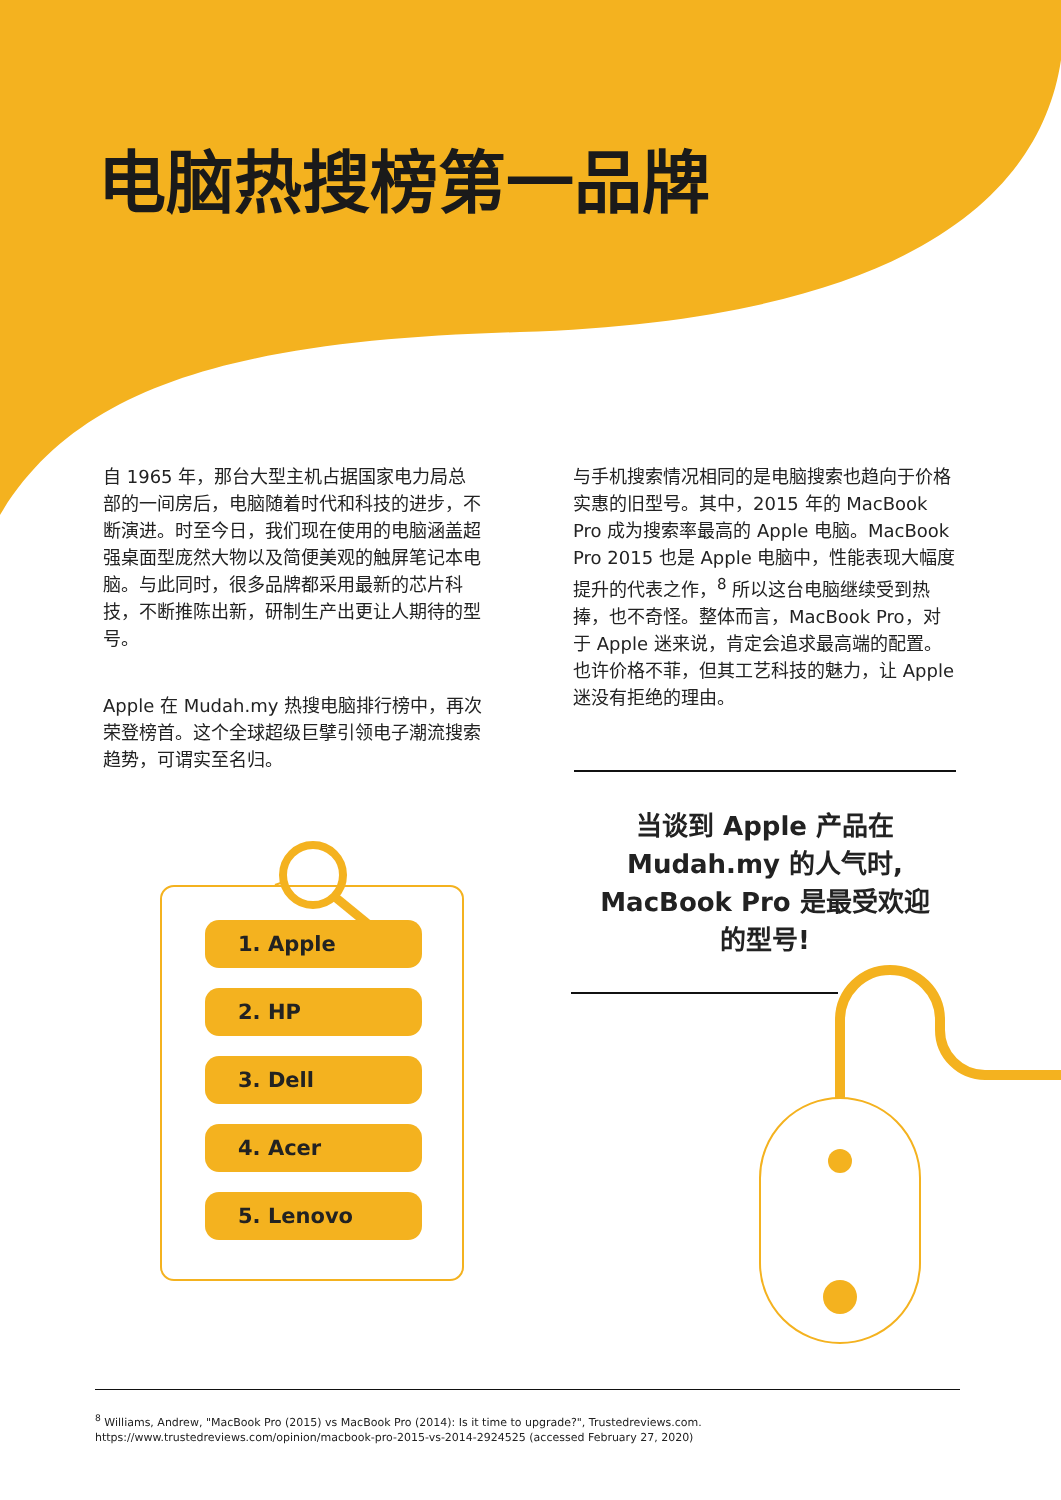电脑热搜榜第一品牌
自 1965 年，那台大型主机占据国家电力局总部的一间房后，电脑随着时代和科技的进步，不断演进。时至今日，我们现在使用的电脑涵盖超强桌面型庞然大物以及简便美观的触屏笔记本电脑。与此同时，很多品牌都采用最新的芯片科技，不断推陈出新，研制生产出更让人期待的型号。
Apple 在 Mudah.my 热搜电脑排行榜中，再次荣登榜首。这个全球超级巨擘引领电子潮流搜索趋势，可谓实至名归。
与手机搜索情况相同的是电脑搜索也趋向于价格实惠的旧型号。其中，2015 年的 MacBook Pro 成为搜索率最高的 Apple 电脑。MacBook Pro 2015 也是 Apple 电脑中，性能表现大幅度提升的代表之作，<sup>8</sup> 所以这台电脑继续受到热捧，也不奇怪。整体而言，MacBook Pro，对于 Apple 迷来说，肯定会追求最高端的配置。也许价格不菲，但其工艺科技的魅力，让 Apple 迷没有拒绝的理由。
1. Apple
2. HP
3. Dell
4. Acer
5. Lenovo
当谈到 Apple 产品在
Mudah.my 的人气时,
MacBook Pro 是最受欢迎
的型号!
<sup>8</sup> Williams, Andrew, "MacBook Pro (2015) vs MacBook Pro (2014): Is it time to upgrade?", Trustedreviews.com.
https://www.trustedreviews.com/opinion/macbook-pro-2015-vs-2014-2924525 (accessed February 27, 2020)